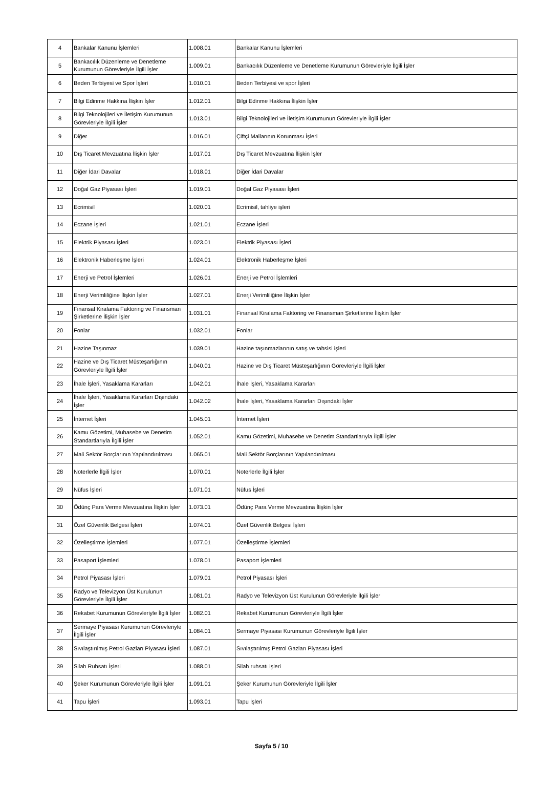| 4 | Bankalar Kanunu İşlemleri | 1.008.01 | Bankalar Kanunu İşlemleri |
| 5 | Bankacılık Düzenleme ve Denetleme Kurumunun Görevleriyle İlgili İşler | 1.009.01 | Bankacılık Düzenleme ve Denetleme Kurumunun Görevleriyle İlgili İşler |
| 6 | Beden Terbiyesi ve Spor İşleri | 1.010.01 | Beden Terbiyesi ve spor İşleri |
| 7 | Bilgi Edinme Hakkına İlişkin İşler | 1.012.01 | Bilgi Edinme Hakkına İlişkin İşler |
| 8 | Bilgi Teknolojileri ve İletişim Kurumunun Görevleriyle İlgili İşler | 1.013.01 | Bilgi Teknolojileri ve İletişim Kurumunun Görevleriyle İlgili İşler |
| 9 | Diğer | 1.016.01 | Çiftçi Mallarının Korunması İşleri |
| 10 | Dış Ticaret Mevzuatına İlişkin İşler | 1.017.01 | Dış Ticaret Mevzuatına İlişkin İşler |
| 11 | Diğer İdari Davalar | 1.018.01 | Diğer İdari Davalar |
| 12 | Doğal Gaz Piyasası İşleri | 1.019.01 | Doğal Gaz Piyasası İşleri |
| 13 | Ecrimisil | 1.020.01 | Ecrimisil, tahliye işleri |
| 14 | Eczane İşleri | 1.021.01 | Eczane İşleri |
| 15 | Elektrik Piyasası İşleri | 1.023.01 | Elektrik Piyasası İşleri |
| 16 | Elektronik Haberleşme İşleri | 1.024.01 | Elektronik Haberleşme İşleri |
| 17 | Enerji ve Petrol İşlemleri | 1.026.01 | Enerji ve Petrol İşlemleri |
| 18 | Enerji Verimliliğine İlişkin İşler | 1.027.01 | Enerji Verimliliğine İlişkin İşler |
| 19 | Finansal Kiralama Faktoring ve Finansman Şirketlerine İlişkin İşler | 1.031.01 | Finansal Kiralama Faktoring ve Finansman Şirketlerine İlişkin İşler |
| 20 | Fonlar | 1.032.01 | Fonlar |
| 21 | Hazine Taşınmaz | 1.039.01 | Hazine taşınmazlarının satış ve tahsisi işleri |
| 22 | Hazine ve Dış Ticaret Müsteşarlığının Görevleriyle İlgili İşler | 1.040.01 | Hazine ve Dış Ticaret Müsteşarlığının Görevleriyle İlgili İşler |
| 23 | İhale İşleri, Yasaklama Kararları | 1.042.01 | İhale İşleri, Yasaklama Kararları |
| 24 | İhale İşleri, Yasaklama Kararları Dışındaki İşler | 1.042.02 | İhale İşleri, Yasaklama Kararları Dışındaki İşler |
| 25 | İnternet İşleri | 1.045.01 | İnternet İşleri |
| 26 | Kamu Gözetimi, Muhasebe ve Denetim Standartlarıyla İlgili İşler | 1.052.01 | Kamu Gözetimi, Muhasebe ve Denetim Standartlarıyla İlgili İşler |
| 27 | Mali Sektör Borçlarının Yapılandırılması | 1.065.01 | Mali Sektör Borçlarının Yapılandırılması |
| 28 | Noterlerle İlgili İşler | 1.070.01 | Noterlerle İlgili İşler |
| 29 | Nüfus İşleri | 1.071.01 | Nüfus İşleri |
| 30 | Ödünç Para Verme Mevzuatına İlişkin İşler | 1.073.01 | Ödünç Para Verme Mevzuatına İlişkin İşler |
| 31 | Özel Güvenlik Belgesi İşleri | 1.074.01 | Özel Güvenlik Belgesi İşleri |
| 32 | Özelleştirme İşlemleri | 1.077.01 | Özelleştirme İşlemleri |
| 33 | Pasaport İşlemleri | 1.078.01 | Pasaport İşlemleri |
| 34 | Petrol Piyasası İşleri | 1.079.01 | Petrol Piyasası İşleri |
| 35 | Radyo ve Televizyon Üst Kurulunun Görevleriyle İlgili İşler | 1.081.01 | Radyo ve Televizyon Üst Kurulunun Görevleriyle İlgili İşler |
| 36 | Rekabet Kurumunun Görevleriyle İlgili İşler | 1.082.01 | Rekabet Kurumunun Görevleriyle İlgili İşler |
| 37 | Sermaye Piyasası Kurumunun Görevleriyle İlgili İşler | 1.084.01 | Sermaye Piyasası Kurumunun Görevleriyle İlgili İşler |
| 38 | Sıvılaştırılmış Petrol Gazları Piyasası İşleri | 1.087.01 | Sıvılaştırılmış Petrol Gazları Piyasası İşleri |
| 39 | Silah Ruhsatı İşleri | 1.088.01 | Silah ruhsatı işleri |
| 40 | Şeker Kurumunun Görevleriyle İlgili İşler | 1.091.01 | Şeker Kurumunun Görevleriyle İlgili İşler |
| 41 | Tapu İşleri | 1.093.01 | Tapu İşleri |
Sayfa 5 / 10